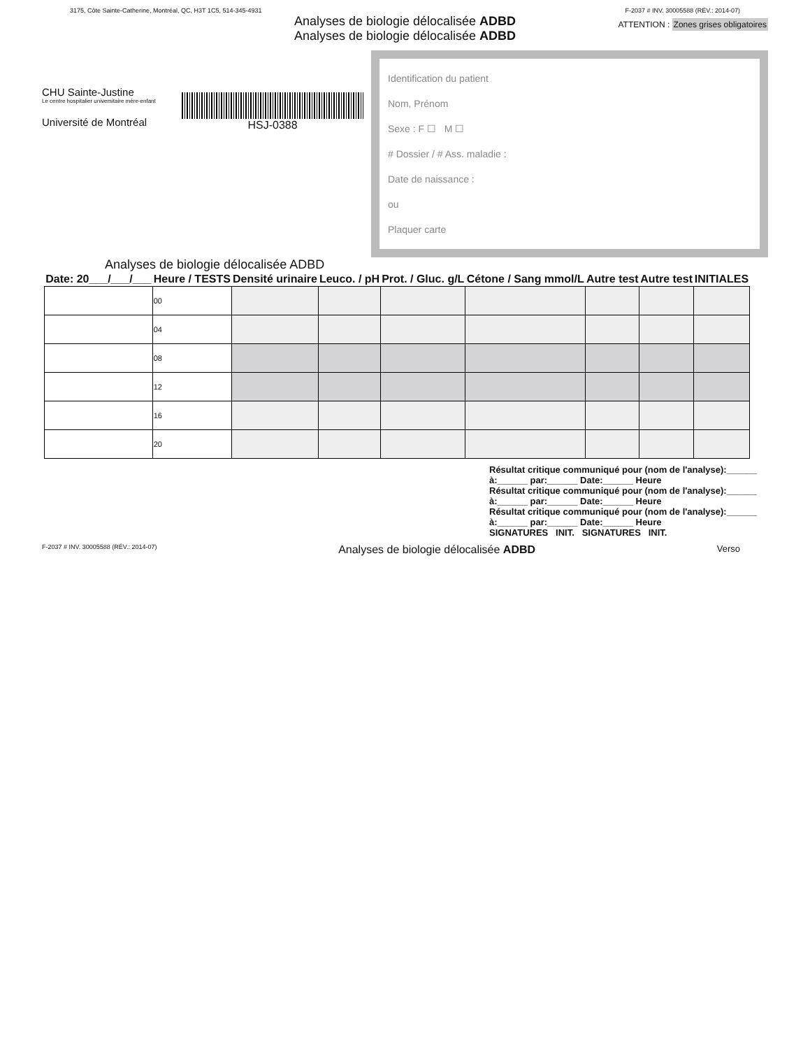3175, Côte Sainte-Catherine, Montréal, QC, H3T 1C5, 514-345-4931 F-2037 # INV. 30005588 (RÉV.: 2014-07)
Analyses de biologie délocalisée ADBD
Analyses de biologie délocalisée ADBD
ATTENTION : Zones grises obligatoires
CHU Sainte-Justine
Le centre hospitalier universitaire mère-enfant
Université de Montréal
HSJ-0388
Identification du patient
Nom, Prénom
Sexe : F ☐ M ☐
# Dossier / # Ass. maladie :
Date de naissance :
ou
Plaquer carte
Analyses de biologie délocalisée ADBD
| Date: 20___/___/___ | Heure / TESTS | Densité urinaire | Leuco. / pH | Prot. / Gluc. g/L | Cétone / Sang mmol/L | Autre test | Autre test | INITIALES |
| --- | --- | --- | --- | --- | --- | --- | --- | --- |
| | 00 | | | | | | | |
| | 04 | | | | | | | |
| | 08 | | | | | | | |
| | 12 | | | | | | | |
| | 16 | | | | | | | |
| | 20 | | | | | | | |
Résultat critique communiqué pour (nom de l'analyse):______ à:______ par:______ Date:______ Heure
Résultat critique communiqué pour (nom de l'analyse):______ à:______ par:______ Date:______ Heure
Résultat critique communiqué pour (nom de l'analyse):______ à:______ par:______ Date:______ Heure
SIGNATURES INIT. SIGNATURES INIT.
F-2037 # INV. 30005588 (RÉV.: 2014-07) Analyses de biologie délocalisée ADBD Verso